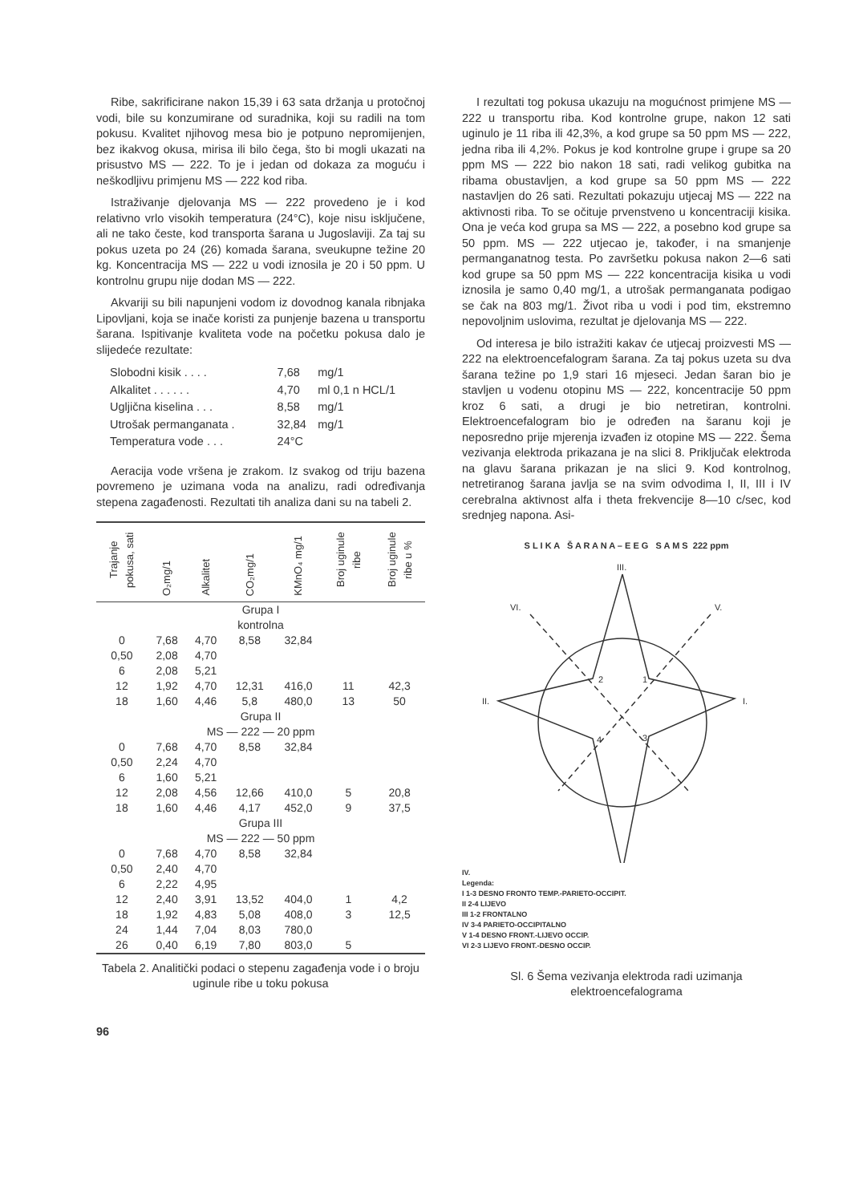Ribe, sakrificirane nakon 15,39 i 63 sata držanja u protočnoj vodi, bile su konzumirane od suradnika, koji su radili na tom pokusu. Kvalitet njihovog mesa bio je potpuno nepromijenjen, bez ikakvog okusa, mirisa ili bilo čega, što bi mogli ukazati na prisustvo MS — 222. To je i jedan od dokaza za moguću i neškodljivu primjenu MS — 222 kod riba.
Istraživanje djelovanja MS — 222 provedeno je i kod relativno vrlo visokih temperatura (24°C), koje nisu isključene, ali ne tako česte, kod transporta šarana u Jugoslaviji. Za taj su pokus uzeta po 24 (26) komada šarana, sveukupne težine 20 kg. Koncentracija MS — 222 u vodi iznosila je 20 i 50 ppm. U kontrolnu grupu nije dodan MS — 222.
Akvariji su bili napunjeni vodom iz dovodnog kanala ribnjaka Lipovljani, koja se inače koristi za punjenje bazena u transportu šarana. Ispitivanje kvaliteta vode na početku pokusa dalo je slijedeće rezultate:
| Slobodni kisik . . . . | 7,68 | mg/1 |
| Alkalitet . . . . . . | 4,70 | ml 0,1 n HCL/1 |
| Ugljična kiselina . . . | 8,58 | mg/1 |
| Utrošak permanganata . | 32,84 | mg/1 |
| Temperatura vode . . . | 24°C | |
Aeracija vode vršena je zrakom. Iz svakog od triju bazena povremeno je uzimana voda na analizu, radi određivanja stepena zagađenosti. Rezultati tih analiza dani su na tabeli 2.
| Trajanje pokusa, sati | O₂mg/1 | Alkalitet | CO₂mg/1 | KMnO₄ mg/1 | Broj uginule ribe | Broj uginule ribe u % |
| --- | --- | --- | --- | --- | --- | --- |
| Grupa I kontrolna | | | | | | |
| 0 | 7,68 | 4,70 | 8,58 | 32,84 | | |
| 0,50 | 2,08 | 4,70 | | | | |
| 6 | 2,08 | 5,21 | | | | |
| 12 | 1,92 | 4,70 | 12,31 | 416,0 | 11 | 42,3 |
| 18 | 1,60 | 4,46 | 5,8 | 480,0 | 13 | 50 |
| Grupa II MS — 222 — 20 ppm | | | | | | |
| 0 | 7,68 | 4,70 | 8,58 | 32,84 | | |
| 0,50 | 2,24 | 4,70 | | | | |
| 6 | 1,60 | 5,21 | | | | |
| 12 | 2,08 | 4,56 | 12,66 | 410,0 | 5 | 20,8 |
| 18 | 1,60 | 4,46 | 4,17 | 452,0 | 9 | 37,5 |
| Grupa III MS — 222 — 50 ppm | | | | | | |
| 0 | 7,68 | 4,70 | 8,58 | 32,84 | | |
| 0,50 | 2,40 | 4,70 | | | | |
| 6 | 2,22 | 4,95 | | | | |
| 12 | 2,40 | 3,91 | 13,52 | 404,0 | 1 | 4,2 |
| 18 | 1,92 | 4,83 | 5,08 | 408,0 | 3 | 12,5 |
| 24 | 1,44 | 7,04 | 8,03 | 780,0 | | |
| 26 | 0,40 | 6,19 | 7,80 | 803,0 | 5 | |
Tabela 2. Analitički podaci o stepenu zagađenja vode i o broju uginule ribe u toku pokusa
96
I rezultati tog pokusa ukazuju na mogućnost primjene MS — 222 u transportu riba. Kod kontrolne grupe, nakon 12 sati uginulo je 11 riba ili 42,3%, a kod grupe sa 50 ppm MS — 222, jedna riba ili 4,2%. Pokus je kod kontrolne grupe i grupe sa 20 ppm MS — 222 bio nakon 18 sati, radi velikog gubitka na ribama obustavljen, a kod grupe sa 50 ppm MS — 222 nastavljen do 26 sati. Rezultati pokazuju utjecaj MS — 222 na aktivnosti riba. To se očituje prvenstveno u koncentraciji kisika. Ona je veća kod grupa sa MS — 222, a posebno kod grupe sa 50 ppm. MS — 222 utjecao je, također, i na smanjenje permanganatnog testa. Po završetku pokusa nakon 2—6 sati kod grupe sa 50 ppm MS — 222 koncentracija kisika u vodi iznosila je samo 0,40 mg/1, a utrošak permanganata podigao se čak na 803 mg/1. Život riba u vodi i pod tim, ekstremno nepovoljnim uslovima, rezultat je djelovanja MS — 222.
Od interesa je bilo istražiti kakav će utjecaj proizvesti MS — 222 na elektroencefalogram šarana. Za taj pokus uzeta su dva šarana težine po 1,9 stari 16 mjeseci. Jedan šaran bio je stavljen u vodenu otopinu MS — 222, koncentracije 50 ppm kroz 6 sati, a drugi je bio netretiran, kontrolni. Elektroencefalogram bio je određen na šaranu koji je neposredno prije mjerenja izvađen iz otopine MS — 222. Šema vezivanja elektroda prikazana je na slici 8. Priključak elektroda na glavu šarana prikazan je na slici 9. Kod kontrolnog, netretiranog šarana javlja se na svim odvodima I, II, III i IV cerebralna aktivnost alfa i theta frekvencije 8—10 c/sec, kod srednjeg napona. Asi-
S L I K A Š A R A N A – E E G S A M S 222 ppm
III.
VI.
V.
II.
I.
2
1
4
3
IV.
Legenda:
I 1-3 DESNO FRONTO TEMP.-PARIETO-OCCIPIT.
II 2-4 LIJEVO
III 1-2 FRONTALNO
IV 3-4 PARIETO-OCCIPITALNO
V 1-4 DESNO FRONT.-LIJEVO OCCIP.
VI 2-3 LIJEVO FRONT.-DESNO OCCIP.
Sl. 6 Šema vezivanja elektroda radi uzimanja elektroencefalograma